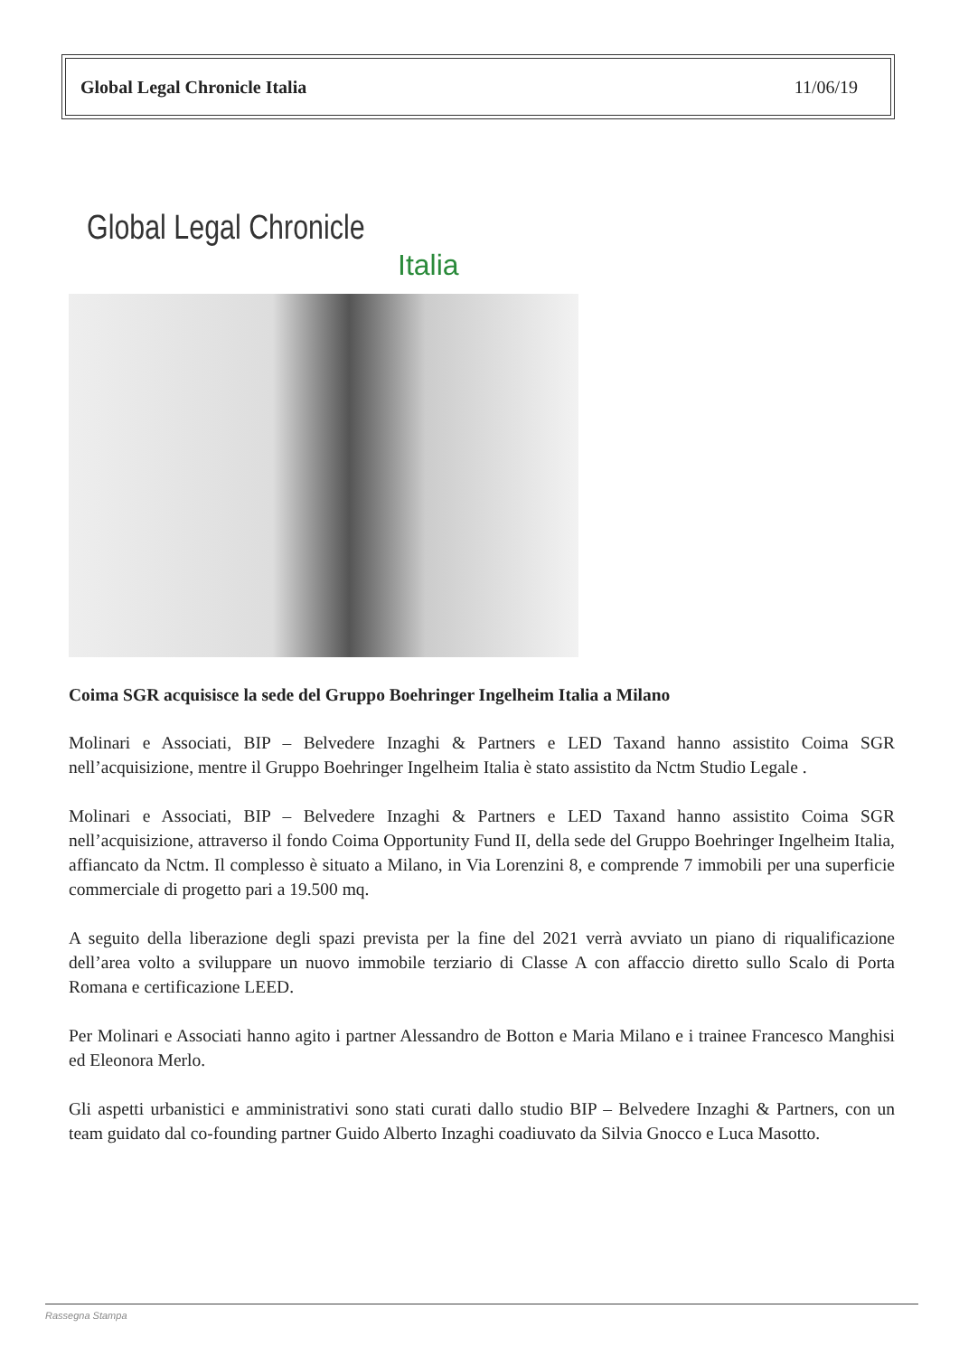Global Legal Chronicle Italia 11/06/19
Global Legal Chronicle
Italia
Coima SGR acquisisce la sede del Gruppo Boehringer Ingelheim Italia a Milano
Molinari e Associati, BIP – Belvedere Inzaghi & Partners e LED Taxand hanno assistito Coima SGR nell’acquisizione, mentre il Gruppo Boehringer Ingelheim Italia è stato assistito da Nctm Studio Legale .
Molinari e Associati, BIP – Belvedere Inzaghi & Partners e LED Taxand hanno assistito Coima SGR nell’acquisizione, attraverso il fondo Coima Opportunity Fund II, della sede del Gruppo Boehringer Ingelheim Italia, affiancato da Nctm. Il complesso è situato a Milano, in Via Lorenzini 8, e comprende 7 immobili per una superficie commerciale di progetto pari a 19.500 mq.
A seguito della liberazione degli spazi prevista per la fine del 2021 verrà avviato un piano di riqualificazione dell’area volto a sviluppare un nuovo immobile terziario di Classe A con affaccio diretto sullo Scalo di Porta Romana e certificazione LEED.
Per Molinari e Associati hanno agito i partner Alessandro de Botton e Maria Milano e i trainee Francesco Manghisi ed Eleonora Merlo.
Gli aspetti urbanistici e amministrativi sono stati curati dallo studio BIP – Belvedere Inzaghi & Partners, con un team guidato dal co-founding partner Guido Alberto Inzaghi coadiuvato da Silvia Gnocco e Luca Masotto.
Rassegna Stampa